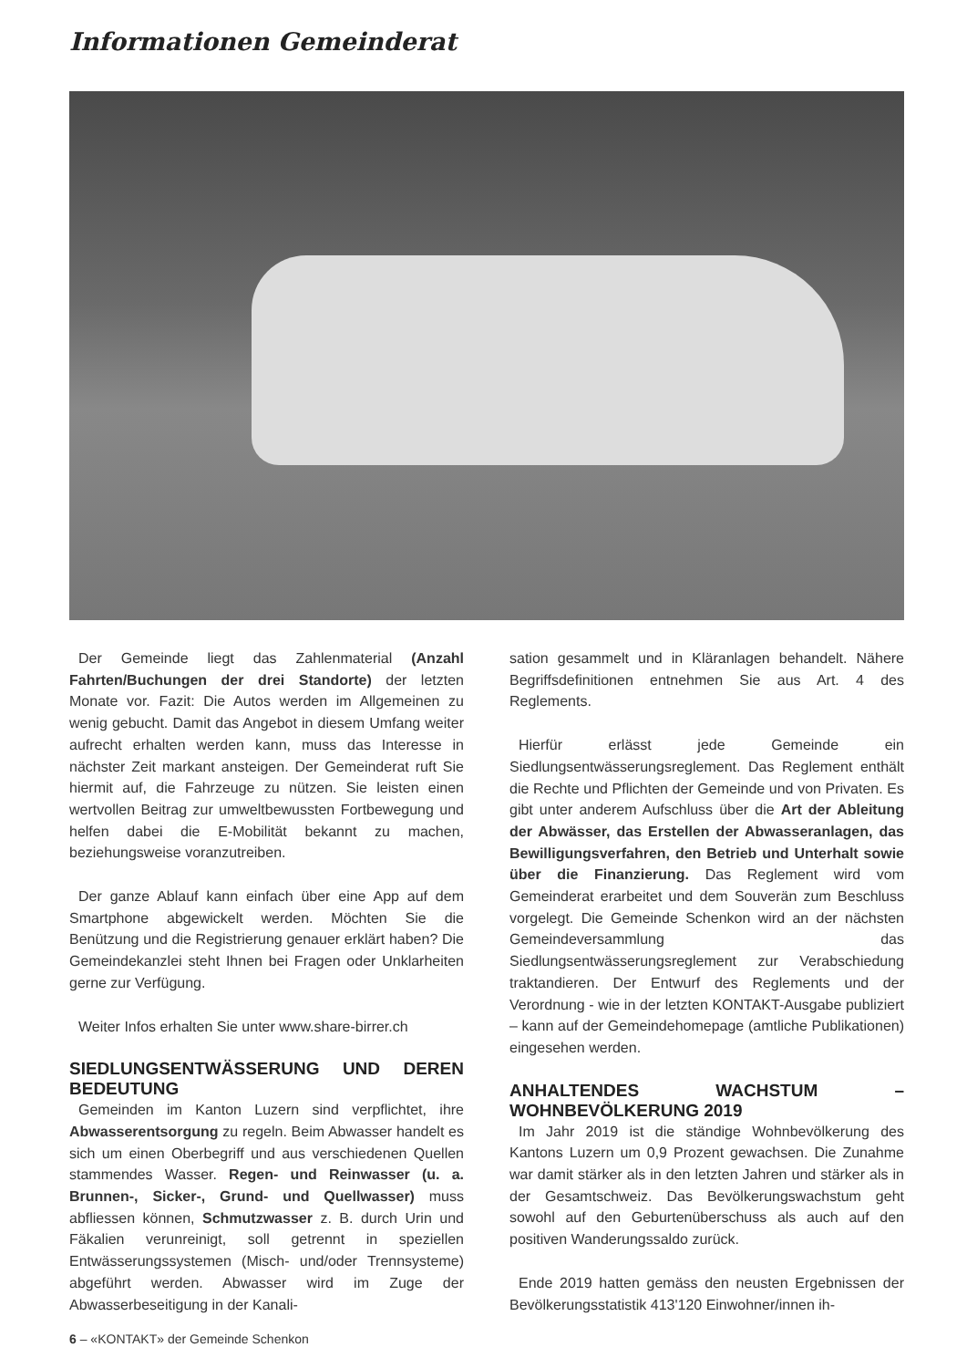Informationen Gemeinderat
Der Gemeinde liegt das Zahlenmaterial (Anzahl Fahrten/Buchungen der drei Standorte) der letzten Monate vor. Fazit: Die Autos werden im Allgemeinen zu wenig gebucht. Damit das Angebot in diesem Umfang weiter aufrecht erhalten werden kann, muss das Interesse in nächster Zeit markant ansteigen. Der Gemeinderat ruft Sie hiermit auf, die Fahrzeuge zu nützen. Sie leisten einen wertvollen Beitrag zur umweltbewussten Fortbewegung und helfen dabei die E-Mobilität bekannt zu machen, beziehungsweise voranzutreiben.
Der ganze Ablauf kann einfach über eine App auf dem Smartphone abgewickelt werden. Möchten Sie die Benützung und die Registrierung genauer erklärt haben? Die Gemeindekanzlei steht Ihnen bei Fragen oder Unklarheiten gerne zur Verfügung.
Weiter Infos erhalten Sie unter www.share-birrer.ch
SIEDLUNGSENTWÄSSERUNG UND DEREN BEDEUTUNG
Gemeinden im Kanton Luzern sind verpflichtet, ihre Abwasserentsorgung zu regeln. Beim Abwasser handelt es sich um einen Oberbegriff und aus verschiedenen Quellen stammendes Wasser. Regen- und Reinwasser (u. a. Brunnen-, Sicker-, Grund- und Quellwasser) muss abfliessen können, Schmutzwasser z. B. durch Urin und Fäkalien verunreinigt, soll getrennt in speziellen Entwässerungssystemen (Misch- und/oder Trennsysteme) abgeführt werden. Abwasser wird im Zuge der Abwasserbeseitigung in der Kanali-
sation gesammelt und in Kläranlagen behandelt. Nähere Begriffsdefinitionen entnehmen Sie aus Art. 4 des Reglements.
Hierfür erlässt jede Gemeinde ein Siedlungsentwässerungsreglement. Das Reglement enthält die Rechte und Pflichten der Gemeinde und von Privaten. Es gibt unter anderem Aufschluss über die Art der Ableitung der Abwässer, das Erstellen der Abwasseranlagen, das Bewilligungsverfahren, den Betrieb und Unterhalt sowie über die Finanzierung. Das Reglement wird vom Gemeinderat erarbeitet und dem Souverän zum Beschluss vorgelegt. Die Gemeinde Schenkon wird an der nächsten Gemeindeversammlung das Siedlungsentwässerungsreglement zur Verabschiedung traktandieren. Der Entwurf des Reglements und der Verordnung - wie in der letzten KONTAKT-Ausgabe publiziert – kann auf der Gemeindehomepage (amtliche Publikationen) eingesehen werden.
ANHALTENDES WACHSTUM – WOHNBEVÖLKERUNG 2019
Im Jahr 2019 ist die ständige Wohnbevölkerung des Kantons Luzern um 0,9 Prozent gewachsen. Die Zunahme war damit stärker als in den letzten Jahren und stärker als in der Gesamtschweiz. Das Bevölkerungswachstum geht sowohl auf den Geburtenüberschuss als auch auf den positiven Wanderungssaldo zurück.
Ende 2019 hatten gemäss den neusten Ergebnissen der Bevölkerungsstatistik 413'120 Einwohner/innen ih-
6 – «KONTAKT» der Gemeinde Schenkon